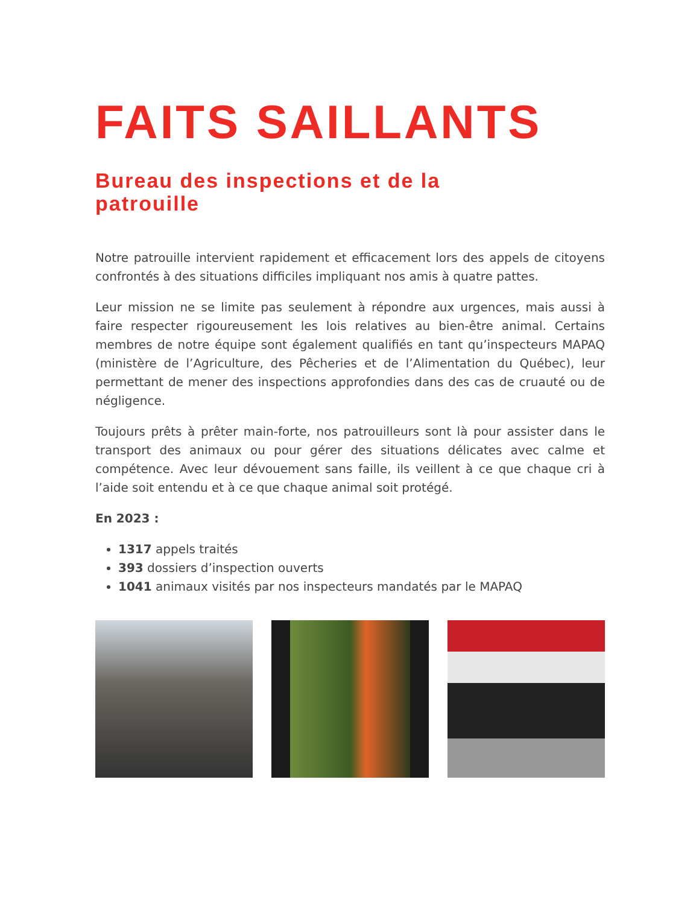FAITS SAILLANTS
Bureau des inspections et de la patrouille
Notre patrouille intervient rapidement et efficacement lors des appels de citoyens confrontés à des situations difficiles impliquant nos amis à quatre pattes.
Leur mission ne se limite pas seulement à répondre aux urgences, mais aussi à faire respecter rigoureusement les lois relatives au bien-être animal. Certains membres de notre équipe sont également qualifiés en tant qu’inspecteurs MAPAQ (ministère de l’Agriculture, des Pêcheries et de l’Alimentation du Québec), leur permettant de mener des inspections approfondies dans des cas de cruauté ou de négligence.
Toujours prêts à prêter main-forte, nos patrouilleurs sont là pour assister dans le transport des animaux ou pour gérer des situations délicates avec calme et compétence. Avec leur dévouement sans faille, ils veillent à ce que chaque cri à l’aide soit entendu et à ce que chaque animal soit protégé.
En 2023 :
1317 appels traités
393 dossiers d’inspection ouverts
1041 animaux visités par nos inspecteurs mandatés par le MAPAQ